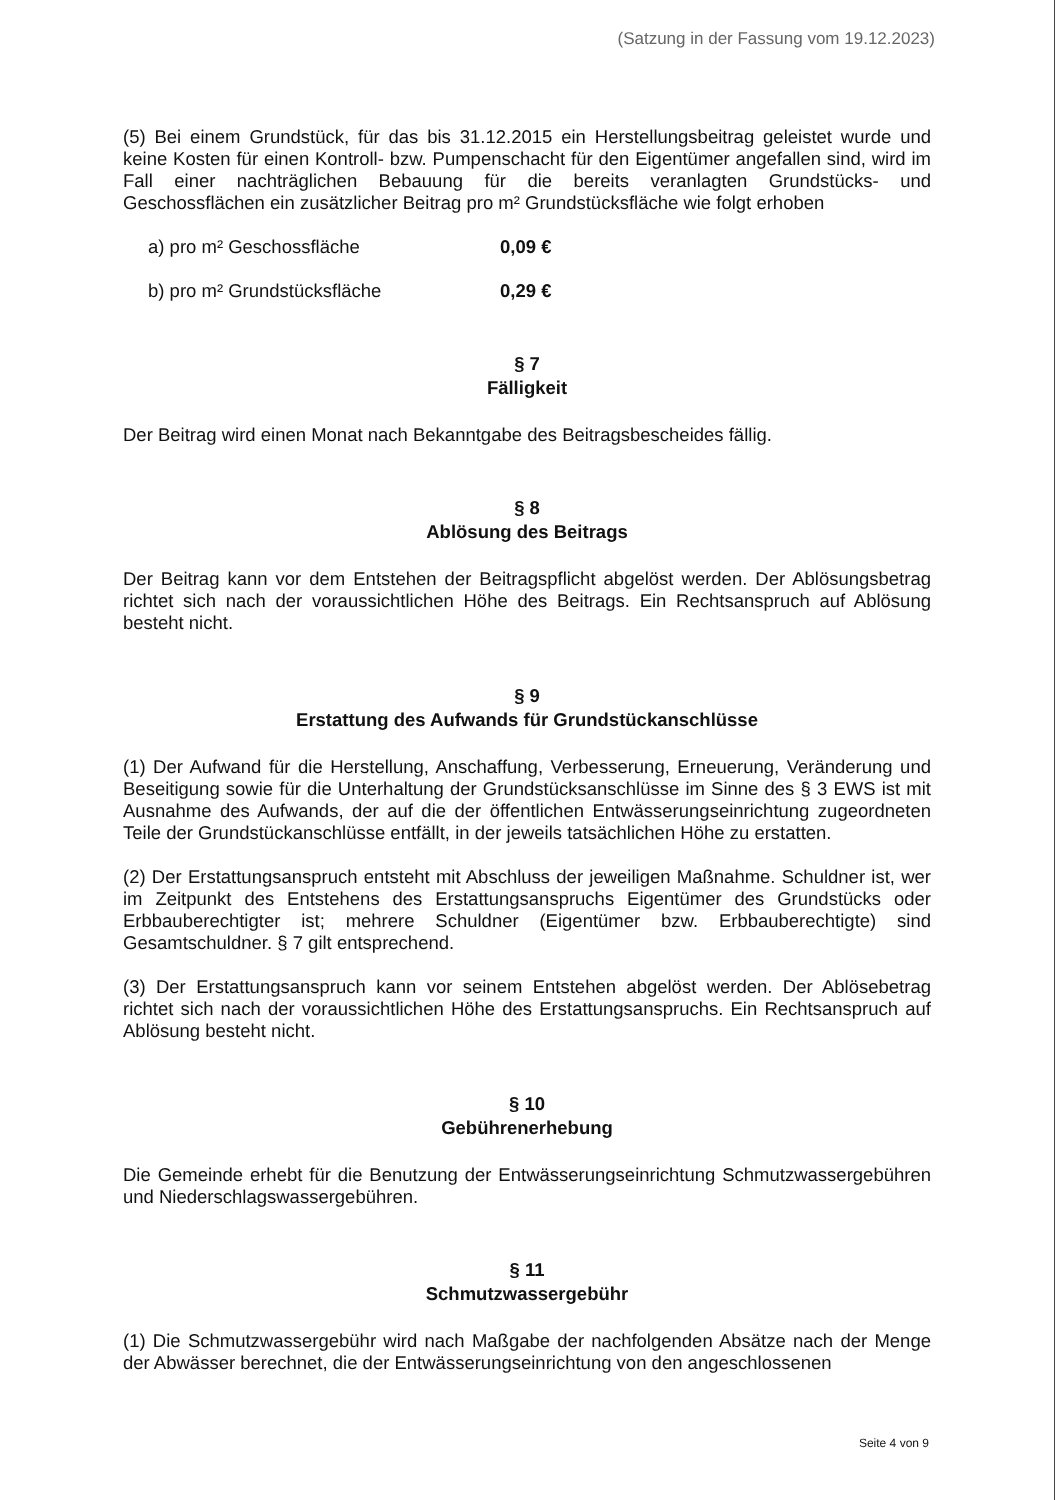(Satzung in der Fassung vom 19.12.2023)
(5) Bei einem Grundstück, für das bis 31.12.2015 ein Herstellungsbeitrag geleistet wurde und keine Kosten für einen Kontroll- bzw. Pumpenschacht für den Eigentümer angefallen sind, wird im Fall einer nachträglichen Bebauung für die bereits veranlagten Grundstücks- und Geschossflächen ein zusätzlicher Beitrag pro m² Grundstücksfläche wie folgt erhoben
a) pro m² Geschossfläche 0,09 €
b) pro m² Grundstücksfläche 0,29 €
§ 7
Fälligkeit
Der Beitrag wird einen Monat nach Bekanntgabe des Beitragsbescheides fällig.
§ 8
Ablösung des Beitrags
Der Beitrag kann vor dem Entstehen der Beitragspflicht abgelöst werden. Der Ablösungsbetrag richtet sich nach der voraussichtlichen Höhe des Beitrags. Ein Rechtsanspruch auf Ablösung besteht nicht.
§ 9
Erstattung des Aufwands für Grundstückanschlüsse
(1) Der Aufwand für die Herstellung, Anschaffung, Verbesserung, Erneuerung, Veränderung und Beseitigung sowie für die Unterhaltung der Grundstücksanschlüsse im Sinne des § 3 EWS ist mit Ausnahme des Aufwands, der auf die der öffentlichen Entwässerungseinrichtung zugeordneten Teile der Grundstückanschlüsse entfällt, in der jeweils tatsächlichen Höhe zu erstatten.
(2) Der Erstattungsanspruch entsteht mit Abschluss der jeweiligen Maßnahme. Schuldner ist, wer im Zeitpunkt des Entstehens des Erstattungsanspruchs Eigentümer des Grundstücks oder Erbbauberechtigter ist; mehrere Schuldner (Eigentümer bzw. Erbbauberechtigte) sind Gesamtschuldner. § 7 gilt entsprechend.
(3) Der Erstattungsanspruch kann vor seinem Entstehen abgelöst werden. Der Ablösebetrag richtet sich nach der voraussichtlichen Höhe des Erstattungsanspruchs. Ein Rechtsanspruch auf Ablösung besteht nicht.
§ 10
Gebührenerhebung
Die Gemeinde erhebt für die Benutzung der Entwässerungseinrichtung Schmutzwassergebühren und Niederschlagswassergebühren.
§ 11
Schmutzwassergebühr
(1) Die Schmutzwassergebühr wird nach Maßgabe der nachfolgenden Absätze nach der Menge der Abwässer berechnet, die der Entwässerungseinrichtung von den angeschlossenen
Seite 4 von 9